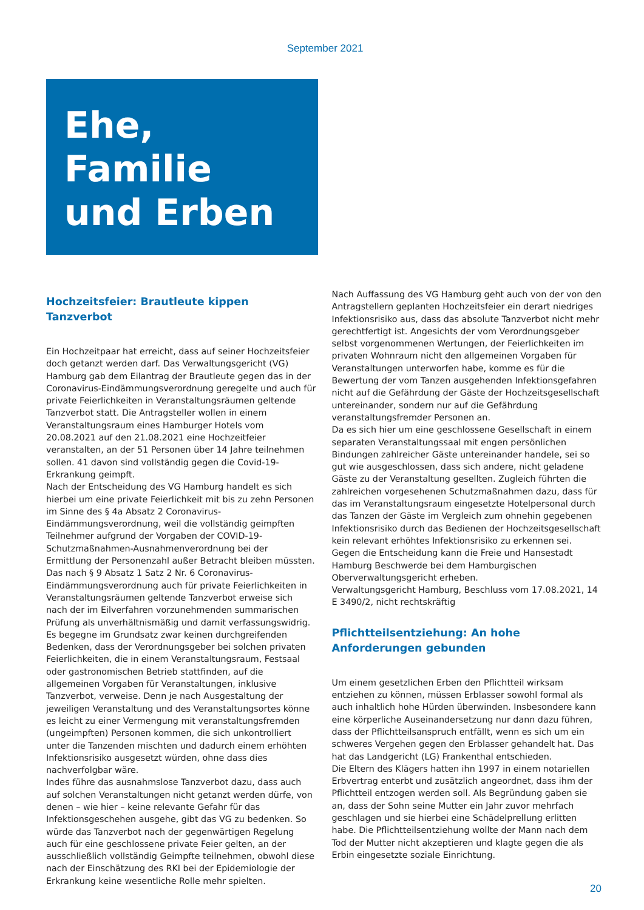September 2021
Ehe, Familie
und Erben
Hochzeitsfeier: Brautleute kippen Tanzverbot
Ein Hochzeitpaar hat erreicht, dass auf seiner Hochzeitsfeier doch getanzt werden darf. Das Verwaltungsgericht (VG) Hamburg gab dem Eilantrag der Brautleute gegen das in der Coronavirus-Eindämmungsverordnung geregelte und auch für private Feierlichkeiten in Veranstaltungsräumen geltende Tanzverbot statt. Die Antragsteller wollen in einem Veranstaltungsraum eines Hamburger Hotels vom 20.08.2021 auf den 21.08.2021 eine Hochzeitfeier veranstalten, an der 51 Personen über 14 Jahre teilnehmen sollen. 41 davon sind vollständig gegen die Covid-19-Erkrankung geimpft.
Nach der Entscheidung des VG Hamburg handelt es sich hierbei um eine private Feierlichkeit mit bis zu zehn Personen im Sinne des § 4a Absatz 2 Coronavirus-Eindämmungsverordnung, weil die vollständig geimpften Teilnehmer aufgrund der Vorgaben der COVID-19-Schutzmaßnahmen-Ausnahmenverordnung bei der Ermittlung der Personenzahl außer Betracht bleiben müssten.
Das nach § 9 Absatz 1 Satz 2 Nr. 6 Coronavirus-Eindämmungsverordnung auch für private Feierlichkeiten in Veranstaltungsräumen geltende Tanzverbot erweise sich nach der im Eilverfahren vorzunehmenden summarischen Prüfung als unverhältnismäßig und damit verfassungswidrig.
Es begegne im Grundsatz zwar keinen durchgreifenden Bedenken, dass der Verordnungsgeber bei solchen privaten Feierlichkeiten, die in einem Veranstaltungsraum, Festsaal oder gastronomischen Betrieb stattfinden, auf die allgemeinen Vorgaben für Veranstaltungen, inklusive Tanzverbot, verweise. Denn je nach Ausgestaltung der jeweiligen Veranstaltung und des Veranstaltungsortes könne es leicht zu einer Vermengung mit veranstaltungsfremden (ungeimpften) Personen kommen, die sich unkontrolliert unter die Tanzenden mischten und dadurch einem erhöhten Infektionsrisiko ausgesetzt würden, ohne dass dies nachverfolgbar wäre.
Indes führe das ausnahmslose Tanzverbot dazu, dass auch auf solchen Veranstaltungen nicht getanzt werden dürfe, von denen – wie hier – keine relevante Gefahr für das Infektionsgeschehen ausgehe, gibt das VG zu bedenken. So würde das Tanzverbot nach der gegenwärtigen Regelung auch für eine geschlossene private Feier gelten, an der ausschließlich vollständig Geimpfte teilnehmen, obwohl diese nach der Einschätzung des RKI bei der Epidemiologie der Erkrankung keine wesentliche Rolle mehr spielten.
Nach Auffassung des VG Hamburg geht auch von der von den Antragstellern geplanten Hochzeitsfeier ein derart niedriges Infektionsrisiko aus, dass das absolute Tanzverbot nicht mehr gerechtfertigt ist. Angesichts der vom Verordnungsgeber selbst vorgenommenen Wertungen, der Feierlichkeiten im privaten Wohnraum nicht den allgemeinen Vorgaben für Veranstaltungen unterworfen habe, komme es für die Bewertung der vom Tanzen ausgehenden Infektionsgefahren nicht auf die Gefährdung der Gäste der Hochzeitsgesellschaft untereinander, sondern nur auf die Gefährdung veranstaltungsfremder Personen an.
Da es sich hier um eine geschlossene Gesellschaft in einem separaten Veranstaltungssaal mit engen persönlichen Bindungen zahlreicher Gäste untereinander handele, sei so gut wie ausgeschlossen, dass sich andere, nicht geladene Gäste zu der Veranstaltung gesellten. Zugleich führten die zahlreichen vorgesehenen Schutzmaßnahmen dazu, dass für das im Veranstaltungsraum eingesetzte Hotelpersonal durch das Tanzen der Gäste im Vergleich zum ohnehin gegebenen Infektionsrisiko durch das Bedienen der Hochzeitsgesellschaft kein relevant erhöhtes Infektionsrisiko zu erkennen sei.
Gegen die Entscheidung kann die Freie und Hansestadt Hamburg Beschwerde bei dem Hamburgischen Oberverwaltungsgericht erheben.
Verwaltungsgericht Hamburg, Beschluss vom 17.08.2021, 14 E 3490/2, nicht rechtskräftig
Pflichtteilsentziehung: An hohe Anforderungen gebunden
Um einem gesetzlichen Erben den Pflichtteil wirksam entziehen zu können, müssen Erblasser sowohl formal als auch inhaltlich hohe Hürden überwinden. Insbesondere kann eine körperliche Auseinandersetzung nur dann dazu führen, dass der Pflichtteilsanspruch entfällt, wenn es sich um ein schweres Vergehen gegen den Erblasser gehandelt hat. Das hat das Landgericht (LG) Frankenthal entschieden.
Die Eltern des Klägers hatten ihn 1997 in einem notariellen Erbvertrag enterbt und zusätzlich angeordnet, dass ihm der Pflichtteil entzogen werden soll. Als Begründung gaben sie an, dass der Sohn seine Mutter ein Jahr zuvor mehrfach geschlagen und sie hierbei eine Schädelprellung erlitten habe. Die Pflichtteilsentziehung wollte der Mann nach dem Tod der Mutter nicht akzeptieren und klagte gegen die als Erbin eingesetzte soziale Einrichtung.
20